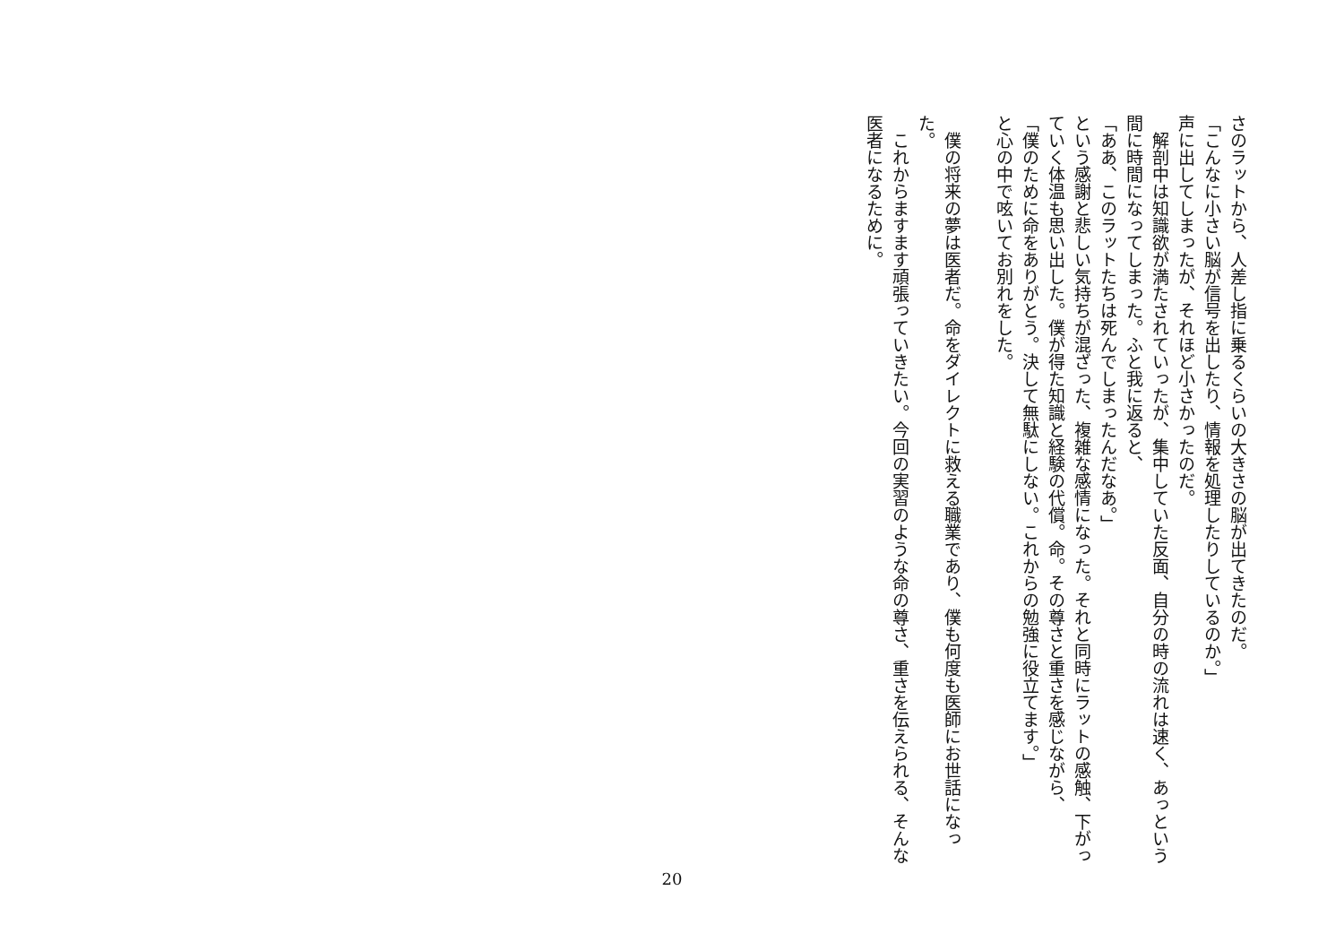さのラットから、人差し指に乗るくらいの大きさの脳が出てきたのだ。
「こんなに小さい脳が信号を出したり、情報を処理したりしているのか。」
声に出してしまったが、それほど小さかったのだ。
　解剖中は知識欲が満たされていったが、集中していた反面、自分の時の流れは速く、あっという間に時間になってしまった。ふと我に返ると、
「ああ、このラットたちは死んでしまったんだなあ。」
という感謝と悲しい気持ちが混ざった、複雑な感情になった。それと同時にラットの感触、下がっていく体温も思い出した。僕が得た知識と経験の代償。命。その尊さと重さを感じながら、
「僕のために命をありがとう。決して無駄にしない。これからの勉強に役立てます。」
と心の中で呟いてお別れをした。
　
　僕の将来の夢は医者だ。命をダイレクトに救える職業であり、僕も何度も医師にお世話になった。
　これからますます頑張っていきたい。今回の実習のような命の尊さ、重さを伝えられる、そんな医者になるために。
20